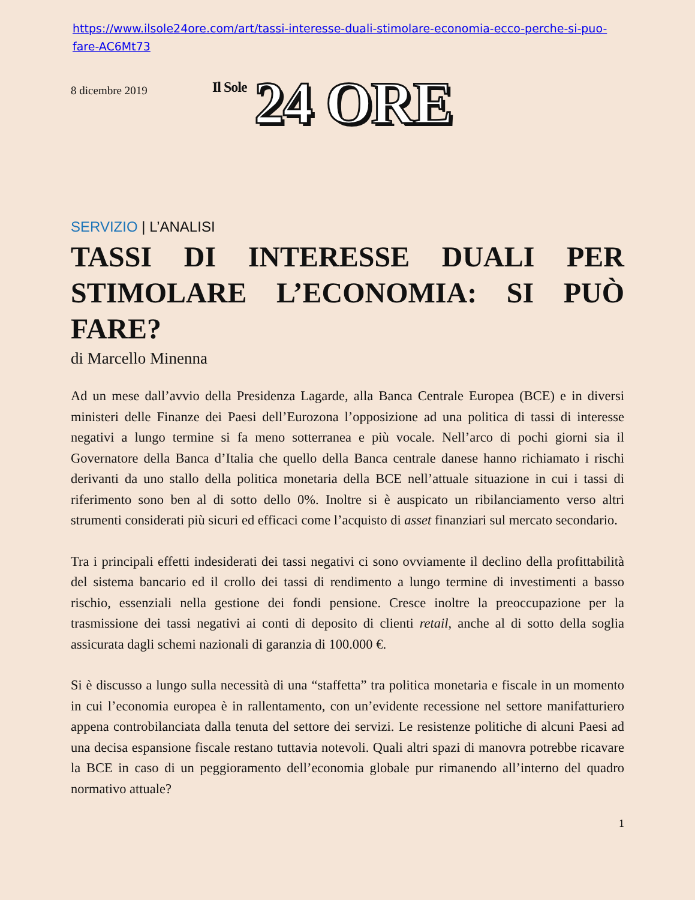https://www.ilsole24ore.com/art/tassi-interesse-duali-stimolare-economia-ecco-perche-si-puo-fare-AC6Mt73
8 dicembre 2019
Il Sole
24 ORE
SERVIZIO | L’ANALISI
TASSI DI INTERESSE DUALI PER STIMOLARE L’ECONOMIA: SI PUÒ FARE?
di Marcello Minenna
Ad un mese dall’avvio della Presidenza Lagarde, alla Banca Centrale Europea (BCE) e in diversi ministeri delle Finanze dei Paesi dell’Eurozona l’opposizione ad una politica di tassi di interesse negativi a lungo termine si fa meno sotterranea e più vocale. Nell’arco di pochi giorni sia il Governatore della Banca d’Italia che quello della Banca centrale danese hanno richiamato i rischi derivanti da uno stallo della politica monetaria della BCE nell’attuale situazione in cui i tassi di riferimento sono ben al di sotto dello 0%. Inoltre si è auspicato un ribilanciamento verso altri strumenti considerati più sicuri ed efficaci come l’acquisto di asset finanziari sul mercato secondario.
Tra i principali effetti indesiderati dei tassi negativi ci sono ovviamente il declino della profittabilità del sistema bancario ed il crollo dei tassi di rendimento a lungo termine di investimenti a basso rischio, essenziali nella gestione dei fondi pensione. Cresce inoltre la preoccupazione per la trasmissione dei tassi negativi ai conti di deposito di clienti retail, anche al di sotto della soglia assicurata dagli schemi nazionali di garanzia di 100.000 €.
Si è discusso a lungo sulla necessità di una “staffetta” tra politica monetaria e fiscale in un momento in cui l’economia europea è in rallentamento, con un’evidente recessione nel settore manifatturiero appena controbilanciata dalla tenuta del settore dei servizi. Le resistenze politiche di alcuni Paesi ad una decisa espansione fiscale restano tuttavia notevoli. Quali altri spazi di manovra potrebbe ricavare la BCE in caso di un peggioramento dell’economia globale pur rimanendo all’interno del quadro normativo attuale?
1